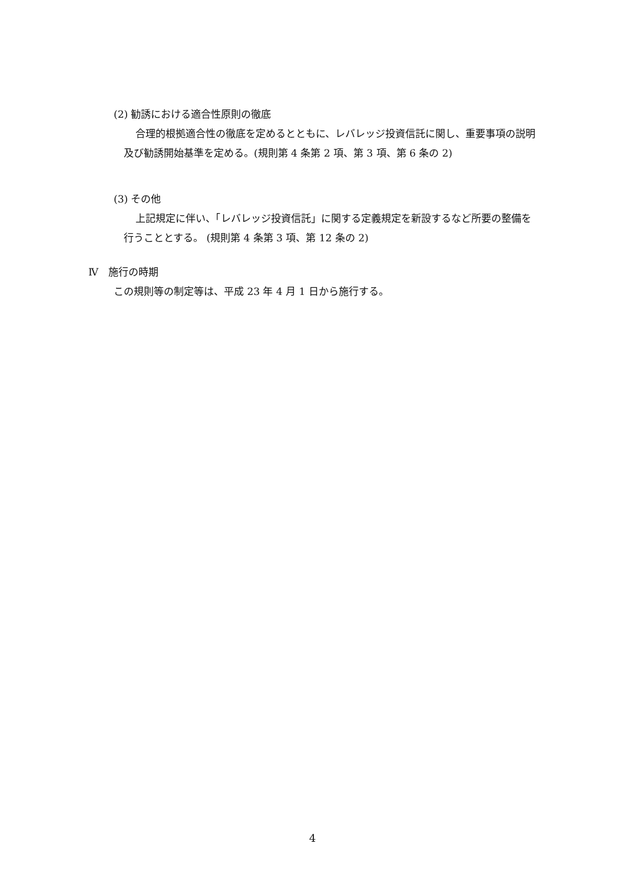(2) 勧誘における適合性原則の徹底
合理的根拠適合性の徹底を定めるとともに、レバレッジ投資信託に関し、重要事項の説明及び勧誘開始基準を定める。(規則第 4 条第 2 項、第 3 項、第 6 条の 2)
(3) その他
上記規定に伴い、「レバレッジ投資信託」に関する定義規定を新設するなど所要の整備を行うこととする。 (規則第 4 条第 3 項、第 12 条の 2)
Ⅳ　施行の時期
この規則等の制定等は、平成 23 年 4 月 1 日から施行する。
4